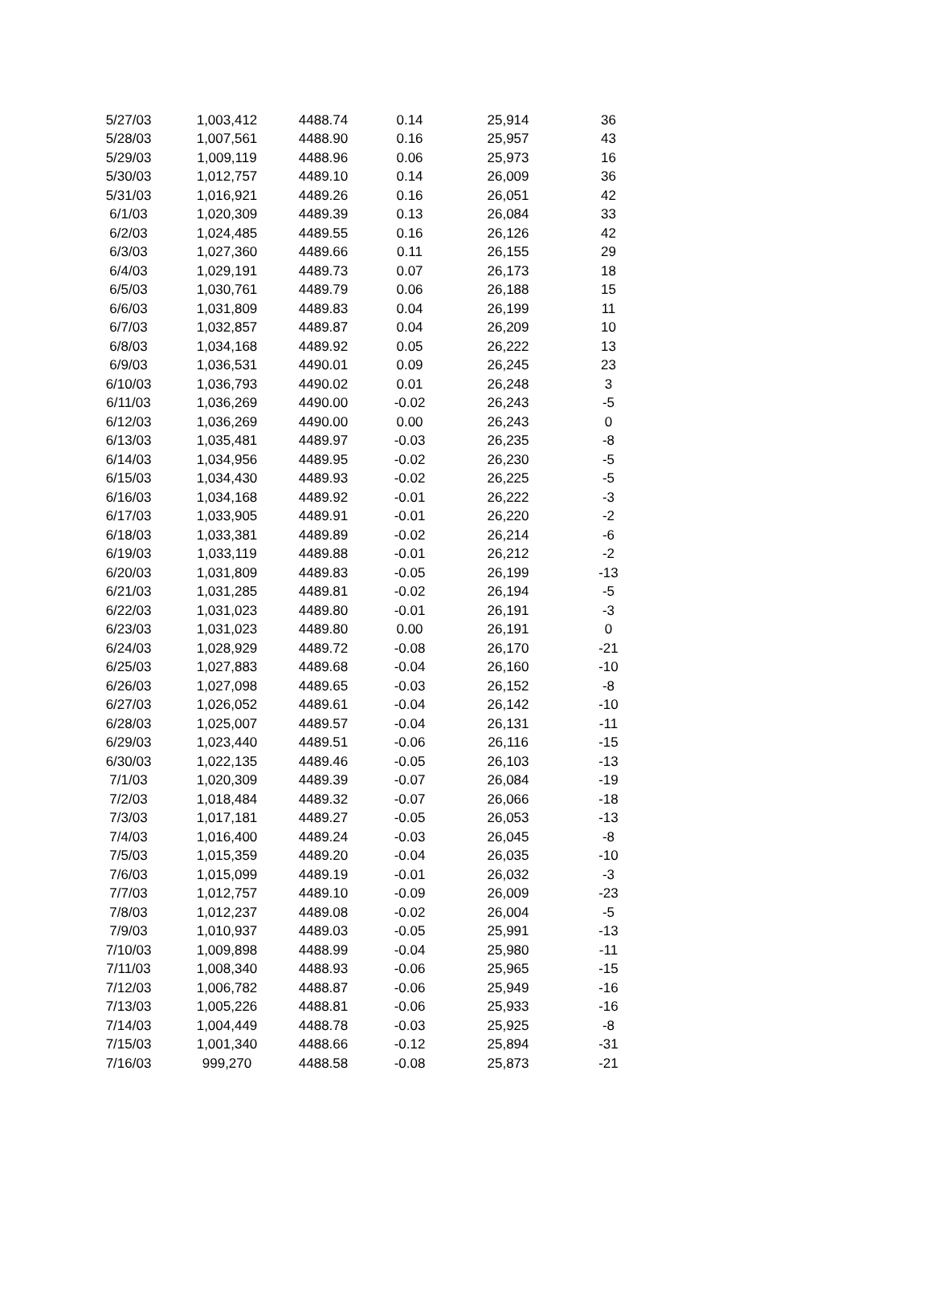| 5/27/03 | 1,003,412 | 4488.74 | 0.14 | 25,914 | 36 |
| 5/28/03 | 1,007,561 | 4488.90 | 0.16 | 25,957 | 43 |
| 5/29/03 | 1,009,119 | 4488.96 | 0.06 | 25,973 | 16 |
| 5/30/03 | 1,012,757 | 4489.10 | 0.14 | 26,009 | 36 |
| 5/31/03 | 1,016,921 | 4489.26 | 0.16 | 26,051 | 42 |
| 6/1/03 | 1,020,309 | 4489.39 | 0.13 | 26,084 | 33 |
| 6/2/03 | 1,024,485 | 4489.55 | 0.16 | 26,126 | 42 |
| 6/3/03 | 1,027,360 | 4489.66 | 0.11 | 26,155 | 29 |
| 6/4/03 | 1,029,191 | 4489.73 | 0.07 | 26,173 | 18 |
| 6/5/03 | 1,030,761 | 4489.79 | 0.06 | 26,188 | 15 |
| 6/6/03 | 1,031,809 | 4489.83 | 0.04 | 26,199 | 11 |
| 6/7/03 | 1,032,857 | 4489.87 | 0.04 | 26,209 | 10 |
| 6/8/03 | 1,034,168 | 4489.92 | 0.05 | 26,222 | 13 |
| 6/9/03 | 1,036,531 | 4490.01 | 0.09 | 26,245 | 23 |
| 6/10/03 | 1,036,793 | 4490.02 | 0.01 | 26,248 | 3 |
| 6/11/03 | 1,036,269 | 4490.00 | -0.02 | 26,243 | -5 |
| 6/12/03 | 1,036,269 | 4490.00 | 0.00 | 26,243 | 0 |
| 6/13/03 | 1,035,481 | 4489.97 | -0.03 | 26,235 | -8 |
| 6/14/03 | 1,034,956 | 4489.95 | -0.02 | 26,230 | -5 |
| 6/15/03 | 1,034,430 | 4489.93 | -0.02 | 26,225 | -5 |
| 6/16/03 | 1,034,168 | 4489.92 | -0.01 | 26,222 | -3 |
| 6/17/03 | 1,033,905 | 4489.91 | -0.01 | 26,220 | -2 |
| 6/18/03 | 1,033,381 | 4489.89 | -0.02 | 26,214 | -6 |
| 6/19/03 | 1,033,119 | 4489.88 | -0.01 | 26,212 | -2 |
| 6/20/03 | 1,031,809 | 4489.83 | -0.05 | 26,199 | -13 |
| 6/21/03 | 1,031,285 | 4489.81 | -0.02 | 26,194 | -5 |
| 6/22/03 | 1,031,023 | 4489.80 | -0.01 | 26,191 | -3 |
| 6/23/03 | 1,031,023 | 4489.80 | 0.00 | 26,191 | 0 |
| 6/24/03 | 1,028,929 | 4489.72 | -0.08 | 26,170 | -21 |
| 6/25/03 | 1,027,883 | 4489.68 | -0.04 | 26,160 | -10 |
| 6/26/03 | 1,027,098 | 4489.65 | -0.03 | 26,152 | -8 |
| 6/27/03 | 1,026,052 | 4489.61 | -0.04 | 26,142 | -10 |
| 6/28/03 | 1,025,007 | 4489.57 | -0.04 | 26,131 | -11 |
| 6/29/03 | 1,023,440 | 4489.51 | -0.06 | 26,116 | -15 |
| 6/30/03 | 1,022,135 | 4489.46 | -0.05 | 26,103 | -13 |
| 7/1/03 | 1,020,309 | 4489.39 | -0.07 | 26,084 | -19 |
| 7/2/03 | 1,018,484 | 4489.32 | -0.07 | 26,066 | -18 |
| 7/3/03 | 1,017,181 | 4489.27 | -0.05 | 26,053 | -13 |
| 7/4/03 | 1,016,400 | 4489.24 | -0.03 | 26,045 | -8 |
| 7/5/03 | 1,015,359 | 4489.20 | -0.04 | 26,035 | -10 |
| 7/6/03 | 1,015,099 | 4489.19 | -0.01 | 26,032 | -3 |
| 7/7/03 | 1,012,757 | 4489.10 | -0.09 | 26,009 | -23 |
| 7/8/03 | 1,012,237 | 4489.08 | -0.02 | 26,004 | -5 |
| 7/9/03 | 1,010,937 | 4489.03 | -0.05 | 25,991 | -13 |
| 7/10/03 | 1,009,898 | 4488.99 | -0.04 | 25,980 | -11 |
| 7/11/03 | 1,008,340 | 4488.93 | -0.06 | 25,965 | -15 |
| 7/12/03 | 1,006,782 | 4488.87 | -0.06 | 25,949 | -16 |
| 7/13/03 | 1,005,226 | 4488.81 | -0.06 | 25,933 | -16 |
| 7/14/03 | 1,004,449 | 4488.78 | -0.03 | 25,925 | -8 |
| 7/15/03 | 1,001,340 | 4488.66 | -0.12 | 25,894 | -31 |
| 7/16/03 | 999,270 | 4488.58 | -0.08 | 25,873 | -21 |